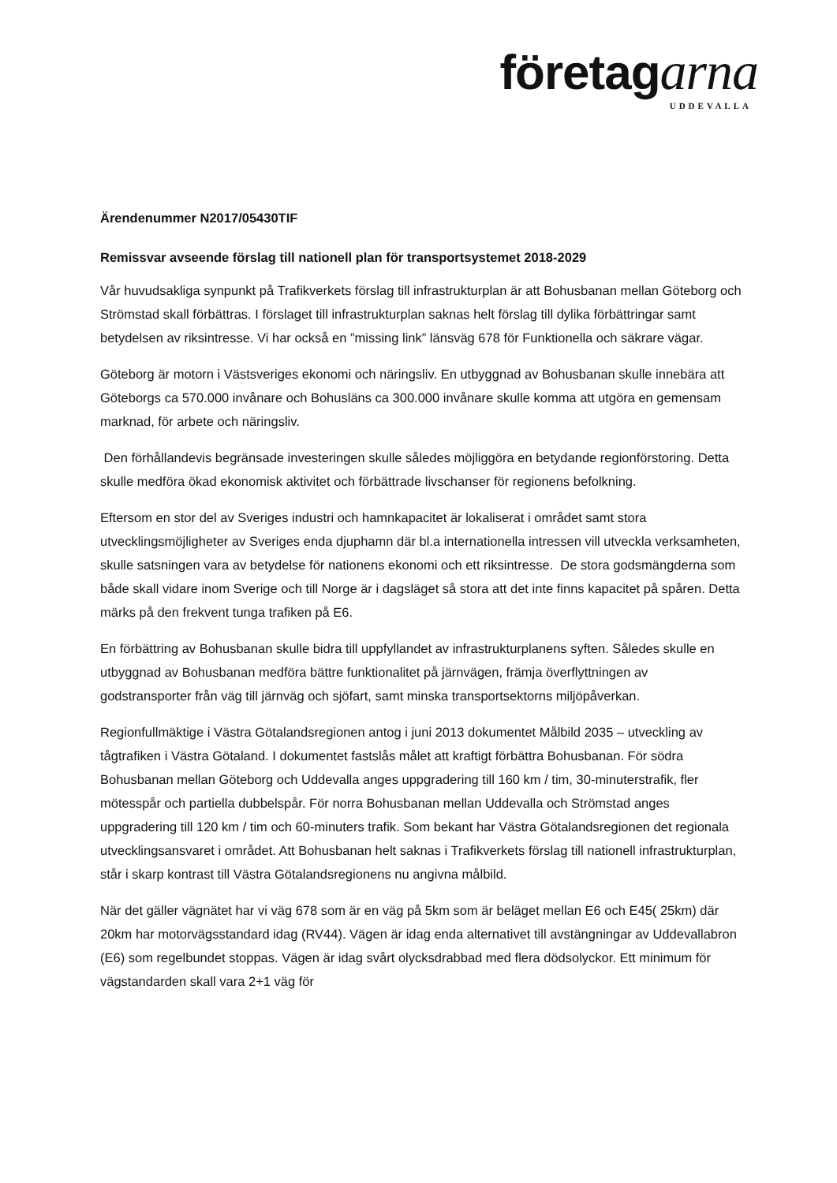företagarna
UDDEVALLA
Ärendenummer N2017/05430TIF
Remissvar avseende förslag till nationell plan för transportsystemet 2018-2029
Vår huvudsakliga synpunkt på Trafikverkets förslag till infrastrukturplan är att Bohusbanan mellan Göteborg och Strömstad skall förbättras. I förslaget till infrastrukturplan saknas helt förslag till dylika förbättringar samt betydelsen av riksintresse. Vi har också en ”missing link” länsväg 678 för Funktionella och säkrare vägar.
Göteborg är motorn i Västsveriges ekonomi och näringsliv. En utbyggnad av Bohusbanan skulle innebära att Göteborgs ca 570.000 invånare och Bohusläns ca 300.000 invånare skulle komma att utgöra en gemensam marknad, för arbete och näringsliv.
Den förhållandevis begränsade investeringen skulle således möjliggöra en betydande regionförstoring. Detta skulle medföra ökad ekonomisk aktivitet och förbättrade livschanser för regionens befolkning.
Eftersom en stor del av Sveriges industri och hamnkapacitet är lokaliserat i området samt stora utvecklingsmöjligheter av Sveriges enda djuphamn där bl.a internationella intressen vill utveckla verksamheten, skulle satsningen vara av betydelse för nationens ekonomi och ett riksintresse. De stora godsmängderna som både skall vidare inom Sverige och till Norge är i dagsläget så stora att det inte finns kapacitet på spåren. Detta märks på den frekvent tunga trafiken på E6.
En förbättring av Bohusbanan skulle bidra till uppfyllandet av infrastrukturplanens syften. Således skulle en utbyggnad av Bohusbanan medföra bättre funktionalitet på järnvägen, främja överflyttningen av godstransporter från väg till järnväg och sjöfart, samt minska transportsektorns miljöpåverkan.
Regionfullmäktige i Västra Götalandsregionen antog i juni 2013 dokumentet Målbild 2035 – utveckling av tågtrafiken i Västra Götaland. I dokumentet fastslås målet att kraftigt förbättra Bohusbanan. För södra Bohusbanan mellan Göteborg och Uddevalla anges uppgradering till 160 km / tim, 30-minuterstrafik, fler mötesspår och partiella dubbelspår. För norra Bohusbanan mellan Uddevalla och Strömstad anges uppgradering till 120 km / tim och 60-minuters trafik. Som bekant har Västra Götalandsregionen det regionala utvecklingsansvaret i området. Att Bohusbanan helt saknas i Trafikverkets förslag till nationell infrastrukturplan, står i skarp kontrast till Västra Götalandsregionens nu angivna målbild.
När det gäller vägnätet har vi väg 678 som är en väg på 5km som är beläget mellan E6 och E45( 25km) där 20km har motorvägsstandard idag (RV44). Vägen är idag enda alternativet till avstängningar av Uddevallabron (E6) som regelbundet stoppas. Vägen är idag svårt olycksdrabbad med flera dödsolyckor. Ett minimum för vägstandarden skall vara 2+1 väg för